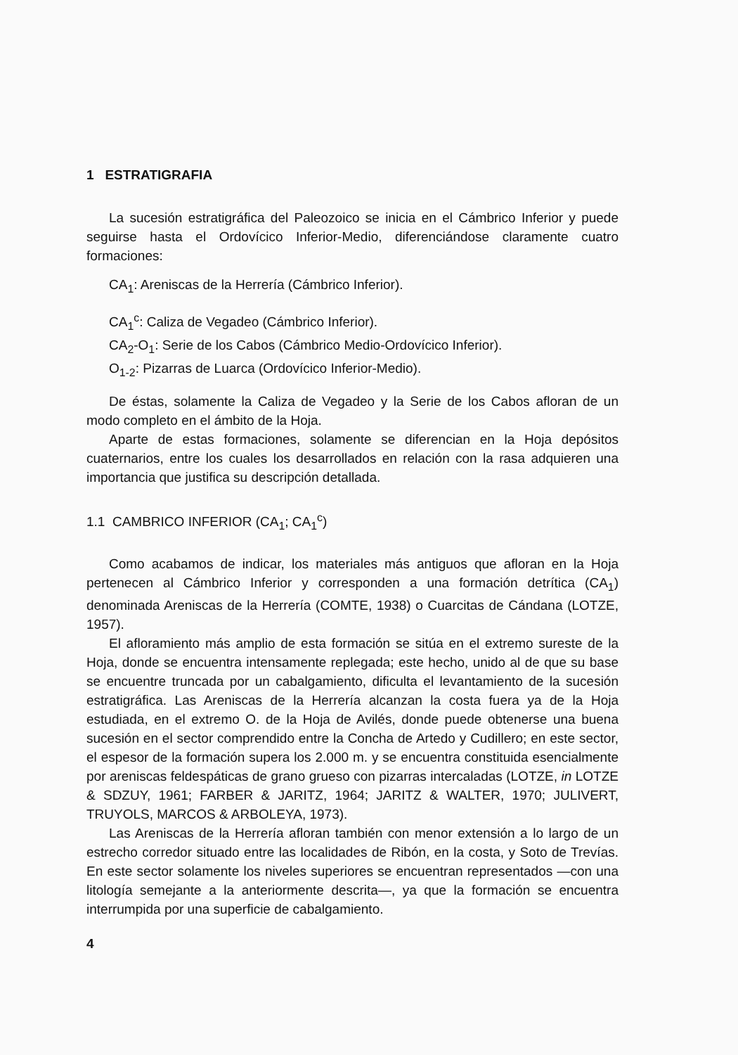1 ESTRATIGRAFIA
La sucesión estratigráfica del Paleozoico se inicia en el Cámbrico Inferior y puede seguirse hasta el Ordovícico Inferior-Medio, diferenciándose claramente cuatro formaciones:
CA<sub>1</sub>: Areniscas de la Herrería (Cámbrico Inferior).
CA<sub>1</sub><sup>c</sup>: Caliza de Vegadeo (Cámbrico Inferior).
CA<sub>2</sub>-O<sub>1</sub>: Serie de los Cabos (Cámbrico Medio-Ordovícico Inferior).
O<sub>1-2</sub>: Pizarras de Luarca (Ordovícico Inferior-Medio).
De éstas, solamente la Caliza de Vegadeo y la Serie de los Cabos afloran de un modo completo en el ámbito de la Hoja.
Aparte de estas formaciones, solamente se diferencian en la Hoja depósitos cuaternarios, entre los cuales los desarrollados en relación con la rasa adquieren una importancia que justifica su descripción detallada.
1.1 CAMBRICO INFERIOR (CA<sub>1</sub>; CA<sub>1</sub><sup>c</sup>)
Como acabamos de indicar, los materiales más antiguos que afloran en la Hoja pertenecen al Cámbrico Inferior y corresponden a una formación detrítica (CA<sub>1</sub>) denominada Areniscas de la Herrería (COMTE, 1938) o Cuarcitas de Cándana (LOTZE, 1957).
El afloramiento más amplio de esta formación se sitúa en el extremo sureste de la Hoja, donde se encuentra intensamente replegada; este hecho, unido al de que su base se encuentre truncada por un cabalgamiento, dificulta el levantamiento de la sucesión estratigráfica. Las Areniscas de la Herrería alcanzan la costa fuera ya de la Hoja estudiada, en el extremo O. de la Hoja de Avilés, donde puede obtenerse una buena sucesión en el sector comprendido entre la Concha de Artedo y Cudillero; en este sector, el espesor de la formación supera los 2.000 m. y se encuentra constituida esencialmente por areniscas feldespáticas de grano grueso con pizarras intercaladas (LOTZE, in LOTZE & SDZUY, 1961; FARBER & JARITZ, 1964; JARITZ & WALTER, 1970; JULIVERT, TRUYOLS, MARCOS & ARBOLEYA, 1973).
Las Areniscas de la Herrería afloran también con menor extensión a lo largo de un estrecho corredor situado entre las localidades de Ribón, en la costa, y Soto de Trevías. En este sector solamente los niveles superiores se encuentran representados —con una litología semejante a la anteriormente descrita—, ya que la formación se encuentra interrumpida por una superficie de cabalgamiento.
4